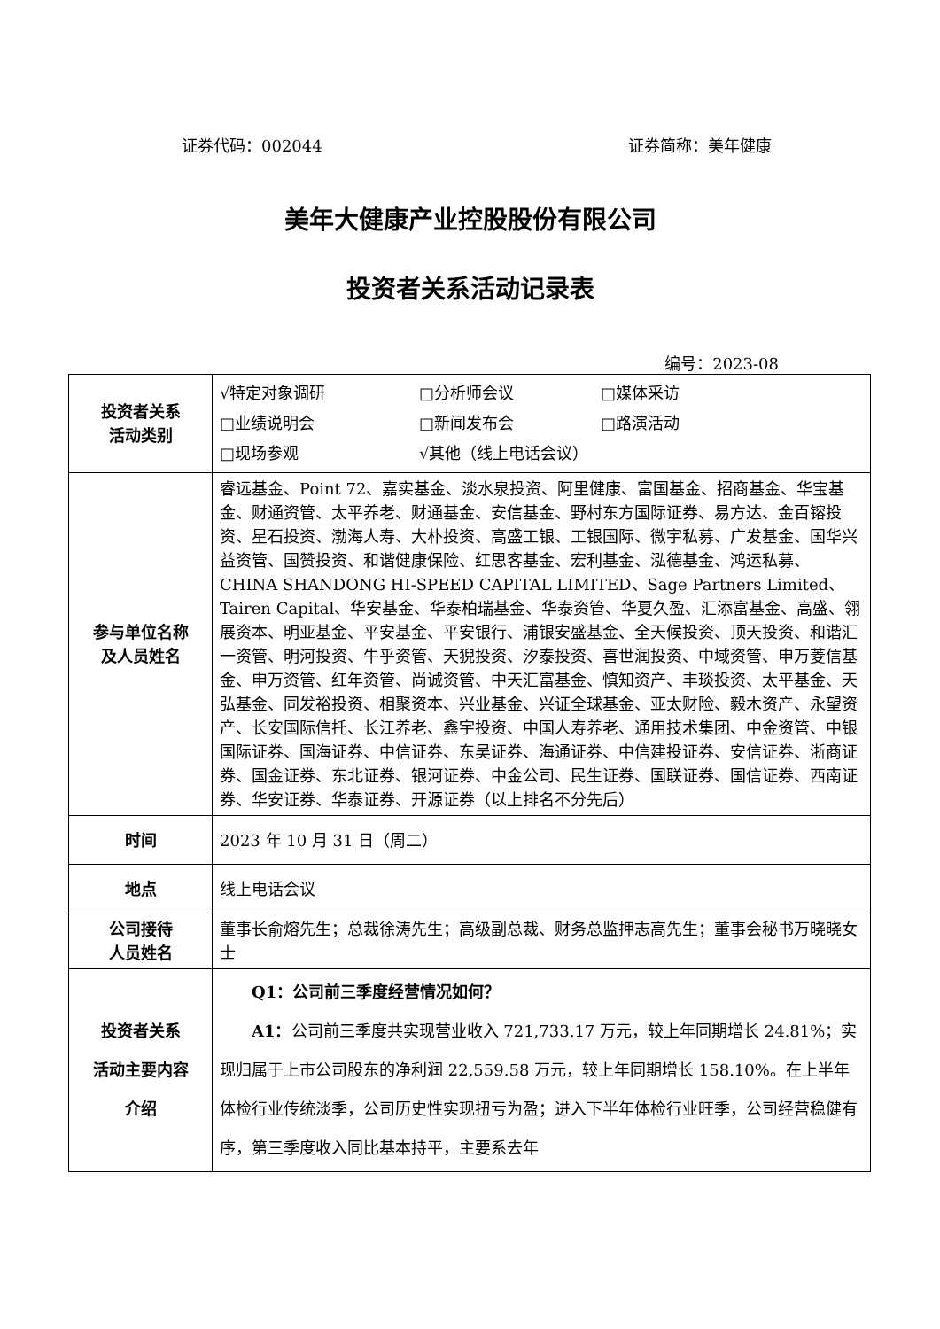证券代码：002044 证券简称：美年健康
美年大健康产业控股股份有限公司
投资者关系活动记录表
编号：2023-08
| 投资者关系 活动类别 | √特定对象调研 □分析师会议 □媒体采访 □业绩说明会 □新闻发布会 □路演活动 □现场参观 √其他（线上电话会议） |
| 参与单位名称 及人员姓名 | 睿远基金、Point 72、嘉实基金、淡水泉投资、阿里健康、富国基金、招商基金、华宝基金、财通资管、太平养老、财通基金、安信基金、野村东方国际证券、易方达、金百镕投资、星石投资、渤海人寿、大朴投资、高盛工银、工银国际、微宇私募、广发基金、国华兴益资管、国赞投资、和谐健康保险、红思客基金、宏利基金、泓德基金、鸿运私募、CHINA SHANDONG HI-SPEED CAPITAL LIMITED、Sage Partners Limited、Tairen Capital、华安基金、华泰柏瑞基金、华泰资管、华夏久盈、汇添富基金、高盛、翎展资本、明亚基金、平安基金、平安银行、浦银安盛基金、全天候投资、顶天投资、和谐汇一资管、明河投资、牛乎资管、天猊投资、汐泰投资、喜世润投资、中域资管、申万菱信基金、申万资管、红年资管、尚诚资管、中天汇富基金、慎知资产、丰琰投资、太平基金、天弘基金、同发裕投资、相聚资本、兴业基金、兴证全球基金、亚太财险、毅木资产、永望资产、长安国际信托、长江养老、鑫宇投资、中国人寿养老、通用技术集团、中金资管、中银国际证券、国海证券、中信证券、东吴证券、海通证券、中信建投证券、安信证券、浙商证券、国金证券、东北证券、银河证券、中金公司、民生证券、国联证券、国信证券、西南证券、华安证券、华泰证券、开源证券（以上排名不分先后） |
| 时间 | 2023 年 10 月 31 日（周二） |
| 地点 | 线上电话会议 |
| 公司接待 人员姓名 | 董事长俞熔先生；总裁徐涛先生；高级副总裁、财务总监押志高先生；董事会秘书万晓晓女士 |
| 投资者关系 活动主要内容 介绍 | Q1：公司前三季度经营情况如何？ A1： 公司前三季度共实现营业收入 721,733.17 万元，较上年同期增长 24.81%；实现归属于上市公司股东的净利润 22,559.58 万元，较上年同期增长 158.10%。在上半年体检行业传统淡季，公司历史性实现扭亏为盈；进入下半年体检行业旺季，公司经营稳健有序，第三季度收入同比基本持平，主要系去年 |